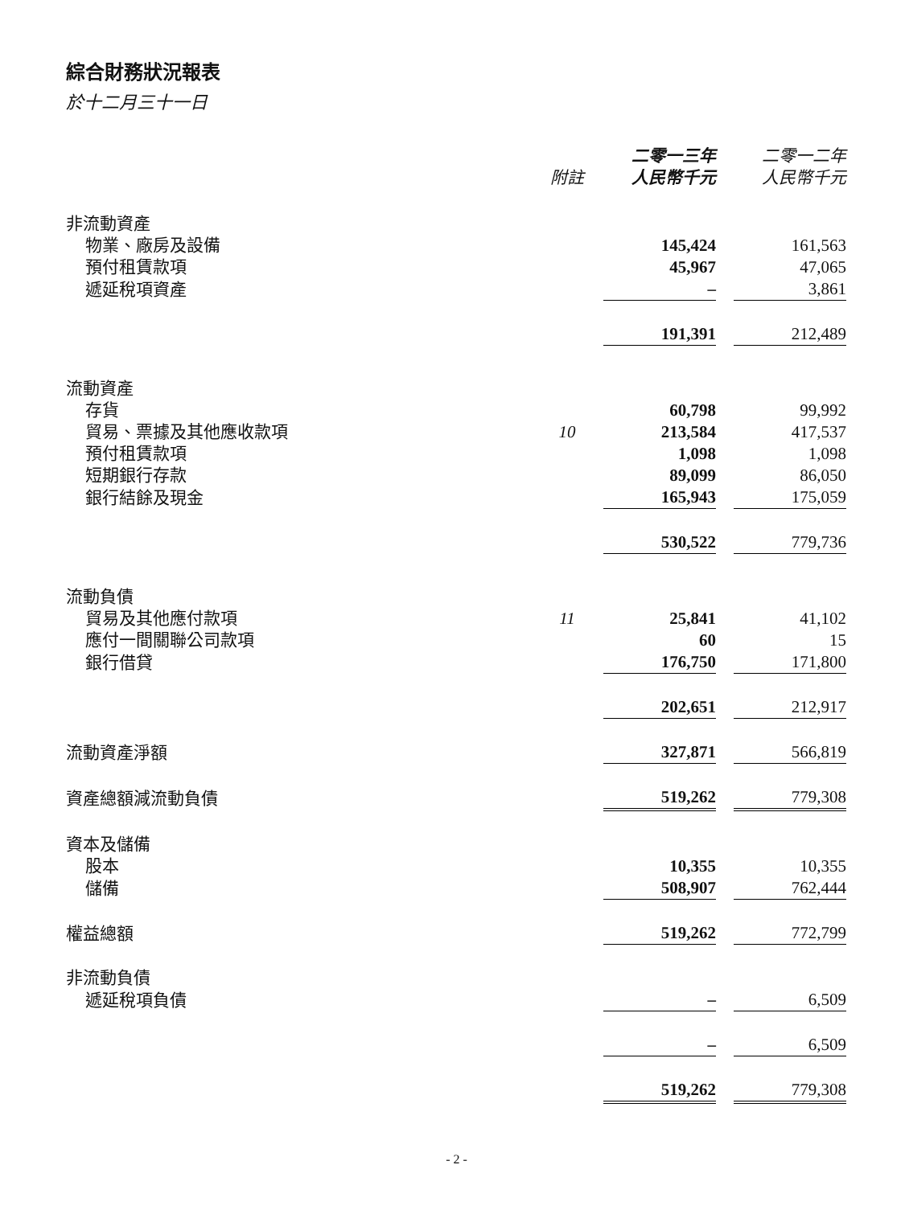綜合財務狀況報表
於十二月三十一日
| | 附註 | 二零一三年 人民幣千元 | | 二零一二年 人民幣千元 |
| --- | --- | --- | --- | --- |
| 非流動資產 | | | | |
| 物業、廠房及設備 | | 145,424 | | 161,563 |
| 預付租賃款項 | | 45,967 | | 47,065 |
| 遞延稅項資產 | | – | | 3,861 |
| | | 191,391 | | 212,489 |
| 流動資產 | | | | |
| 存貨 | | 60,798 | | 99,992 |
| 貿易、票據及其他應收款項 | 10 | 213,584 | | 417,537 |
| 預付租賃款項 | | 1,098 | | 1,098 |
| 短期銀行存款 | | 89,099 | | 86,050 |
| 銀行結餘及現金 | | 165,943 | | 175,059 |
| | | 530,522 | | 779,736 |
| 流動負債 | | | | |
| 貿易及其他應付款項 | 11 | 25,841 | | 41,102 |
| 應付一間關聯公司款項 | | 60 | | 15 |
| 銀行借貸 | | 176,750 | | 171,800 |
| | | 202,651 | | 212,917 |
| 流動資產淨額 | | 327,871 | | 566,819 |
| 資產總額減流動負債 | | 519,262 | | 779,308 |
| 資本及儲備 | | | | |
| 股本 | | 10,355 | | 10,355 |
| 儲備 | | 508,907 | | 762,444 |
| 權益總額 | | 519,262 | | 772,799 |
| 非流動負債 | | | | |
| 遞延稅項負債 | | – | | 6,509 |
| | | – | | 6,509 |
| | | 519,262 | | 779,308 |
- 2 -